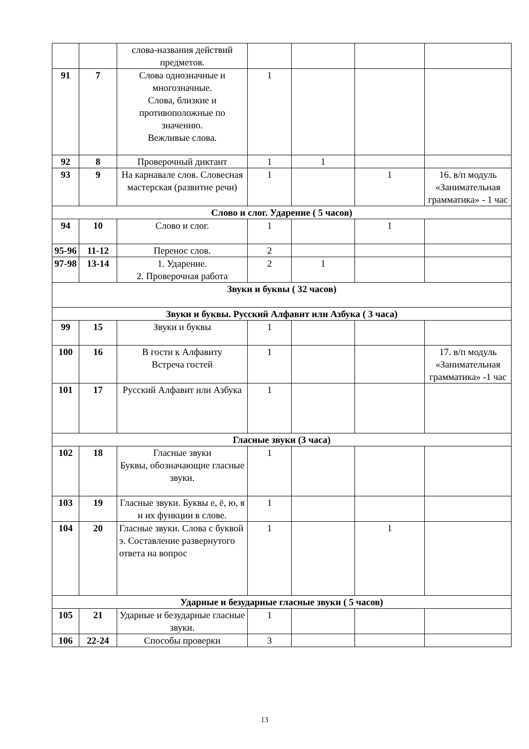| | | слова-названия действий предметов. | | | | |
| 91 | 7 | Слова однозначные и многозначные. Слова, близкие и противоположные по значению. Вежливые слова. | 1 | | | |
| 92 | 8 | Проверочный диктант | 1 | 1 | | |
| 93 | 9 | На карнавале слов. Словесная мастерская (развитие речи) | 1 | | 1 | 16. в/п модуль «Занимательная грамматика» - 1 час |
| Слово и слог. Ударение ( 5 часов) | | | | | | |
| 94 | 10 | Слово и слог. | 1 | | 1 | |
| 95-96 | 11-12 | Перенос слов. | 2 | | | |
| 97-98 | 13-14 | 1. Ударение. 2. Проверочная работа | 2 | 1 | | |
| Звуки и буквы ( 32 часов) | | | | | | |
| Звуки и буквы. Русский Алфавит или Азбука ( 3 часа) | | | | | | |
| 99 | 15 | Звуки и буквы | 1 | | | |
| 100 | 16 | В гости к Алфавиту Встреча гостей | 1 | | | 17. в/п модуль «Занимательная грамматика» -1 час |
| 101 | 17 | Русский Алфавит или Азбука | 1 | | | |
| Гласные звуки (3 часа) | | | | | | |
| 102 | 18 | Гласные звуки Буквы, обозначающие гласные звуки. | 1 | | | |
| 103 | 19 | Гласные звуки. Буквы е, ё, ю, я и их функции в слове. | 1 | | | |
| 104 | 20 | Гласные звуки. Слова с буквой э. Составление развернутого ответа на вопрос | 1 | | 1 | |
| Ударные и безударные гласные звуки ( 5 часов) | | | | | | |
| 105 | 21 | Ударные и безударные гласные звуки. | 1 | | | |
| 106 | 22-24 | Способы проверки | 3 | | | |
13